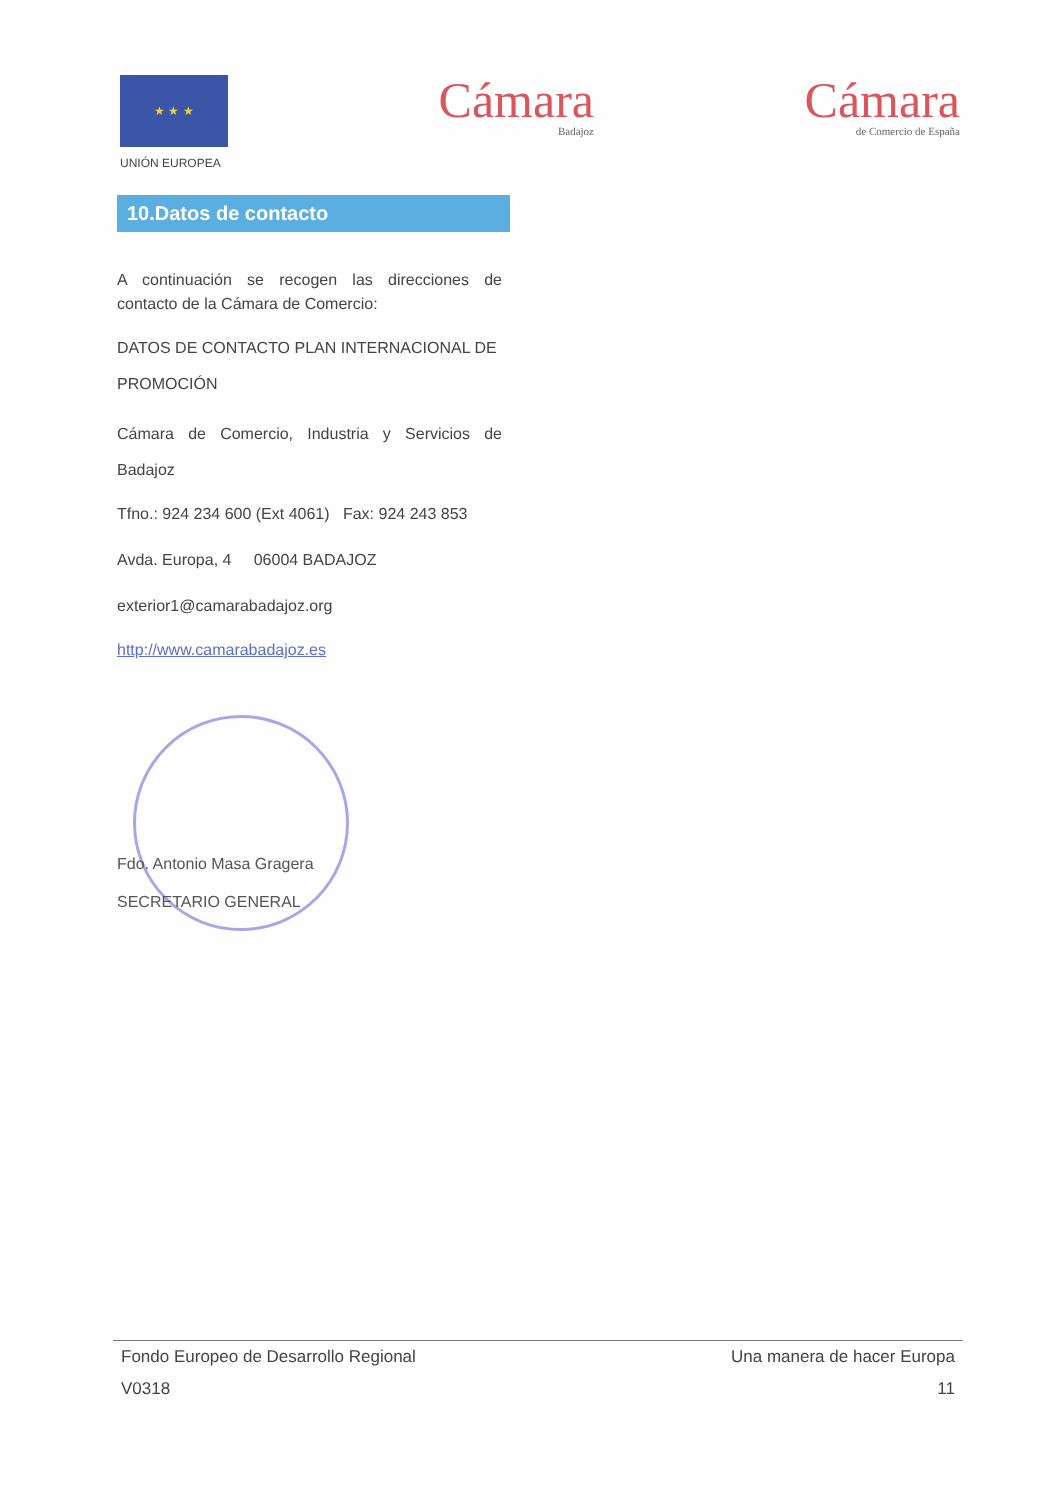★ ★ ★
UNIÓN EUROPEA
Cámara
Badajoz
Cámara
de Comercio de España
10.Datos de contacto
A continuación se recogen las direcciones de contacto de la Cámara de Comercio:
DATOS DE CONTACTO PLAN INTERNACIONAL DE PROMOCIÓN
Cámara de Comercio, Industria y Servicios de Badajoz
Tfno.: 924 234 600 (Ext 4061) Fax: 924 243 853
Avda. Europa, 4 06004 BADAJOZ
exterior1@camarabadajoz.org
http://www.camarabadajoz.es
Fdo. Antonio Masa Gragera
SECRETARIO GENERAL
Fondo Europeo de Desarrollo Regional Una manera de hacer Europa
V0318 11